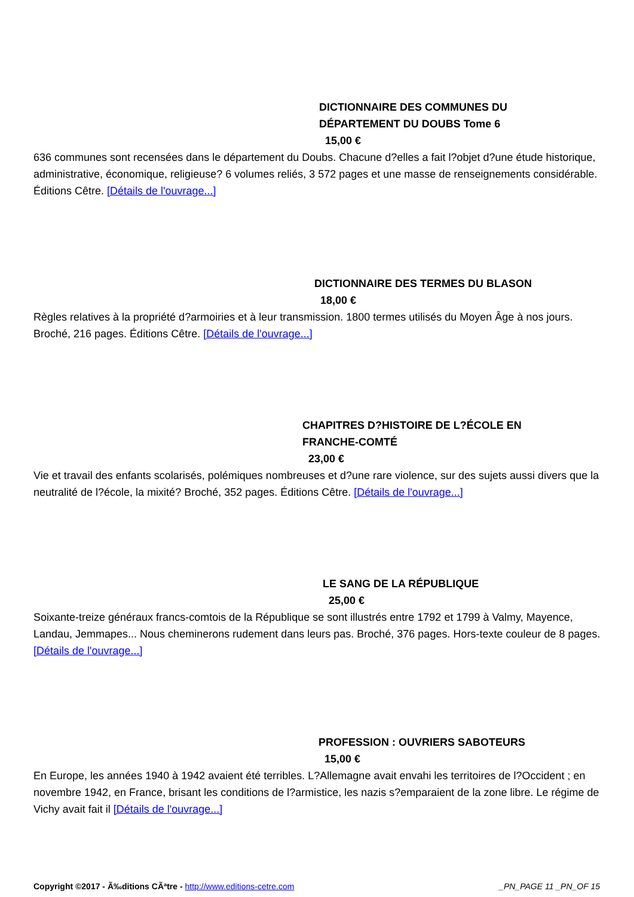DICTIONNAIRE DES COMMUNES DU
DÉPARTEMENT DU DOUBS Tome 6
15,00 €
636 communes sont recensées dans le département du Doubs. Chacune d?elles a fait l?objet d?une étude historique, administrative, économique, religieuse? 6 volumes reliés, 3 572 pages et une masse de renseignements considérable. Éditions Cêtre. [Détails de l'ouvrage...]
DICTIONNAIRE DES TERMES DU BLASON
18,00 €
Règles relatives à la propriété d?armoiries et à leur transmission. 1800 termes utilisés du Moyen Âge à nos jours. Broché, 216 pages. Éditions Cêtre. [Détails de l'ouvrage...]
CHAPITRES D?HISTOIRE DE L?ÉCOLE EN
FRANCHE-COMTÉ
23,00 €
Vie et travail des enfants scolarisés, polémiques nombreuses et d?une rare violence, sur des sujets aussi divers que la neutralité de l?école, la mixité? Broché, 352 pages. Éditions Cêtre. [Détails de l'ouvrage...]
LE SANG DE LA RÉPUBLIQUE
25,00 €
Soixante-treize généraux francs-comtois de la République se sont illustrés entre 1792 et 1799 à Valmy, Mayence, Landau, Jemmapes... Nous cheminerons rudement dans leurs pas. Broché, 376 pages. Hors-texte couleur de 8 pages. [Détails de l'ouvrage...]
PROFESSION : OUVRIERS SABOTEURS
15,00 €
En Europe, les années 1940 à 1942 avaient été terribles. L?Allemagne avait envahi les territoires de l?Occident ; en novembre 1942, en France, brisant les conditions de l?armistice, les nazis s?emparaient de la zone libre. Le régime de Vichy avait fait il [Détails de l'ouvrage...]
Copyright ©2017 - Ã‰ditions CÃªtre - http://www.editions-cetre.com _PN_PAGE 11 _PN_OF 15